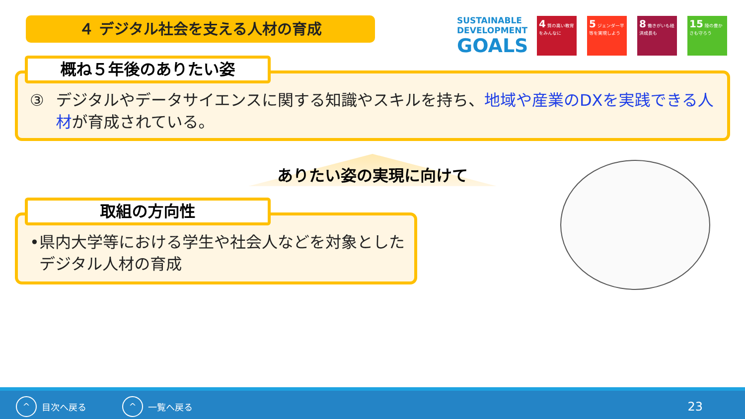４ デジタル社会を支える人材の育成
SUSTAINABLE DEVELOPMENT
GOALS
4 質の高い教育をみんなに
5 ジェンダー平等を実現しよう
8 働きがいも経済成長も
15 陸の豊かさも守ろう
概ね５年後のありたい姿
③ デジタルやデータサイエンスに関する知識やスキルを持ち、地域や産業のDXを実践できる人材が育成されている。
ありたい姿の実現に向けて
取組の方向性
• 県内大学等における学生や社会人などを対象としたデジタル人材の育成
^
目次へ戻る
^
一覧へ戻る
23